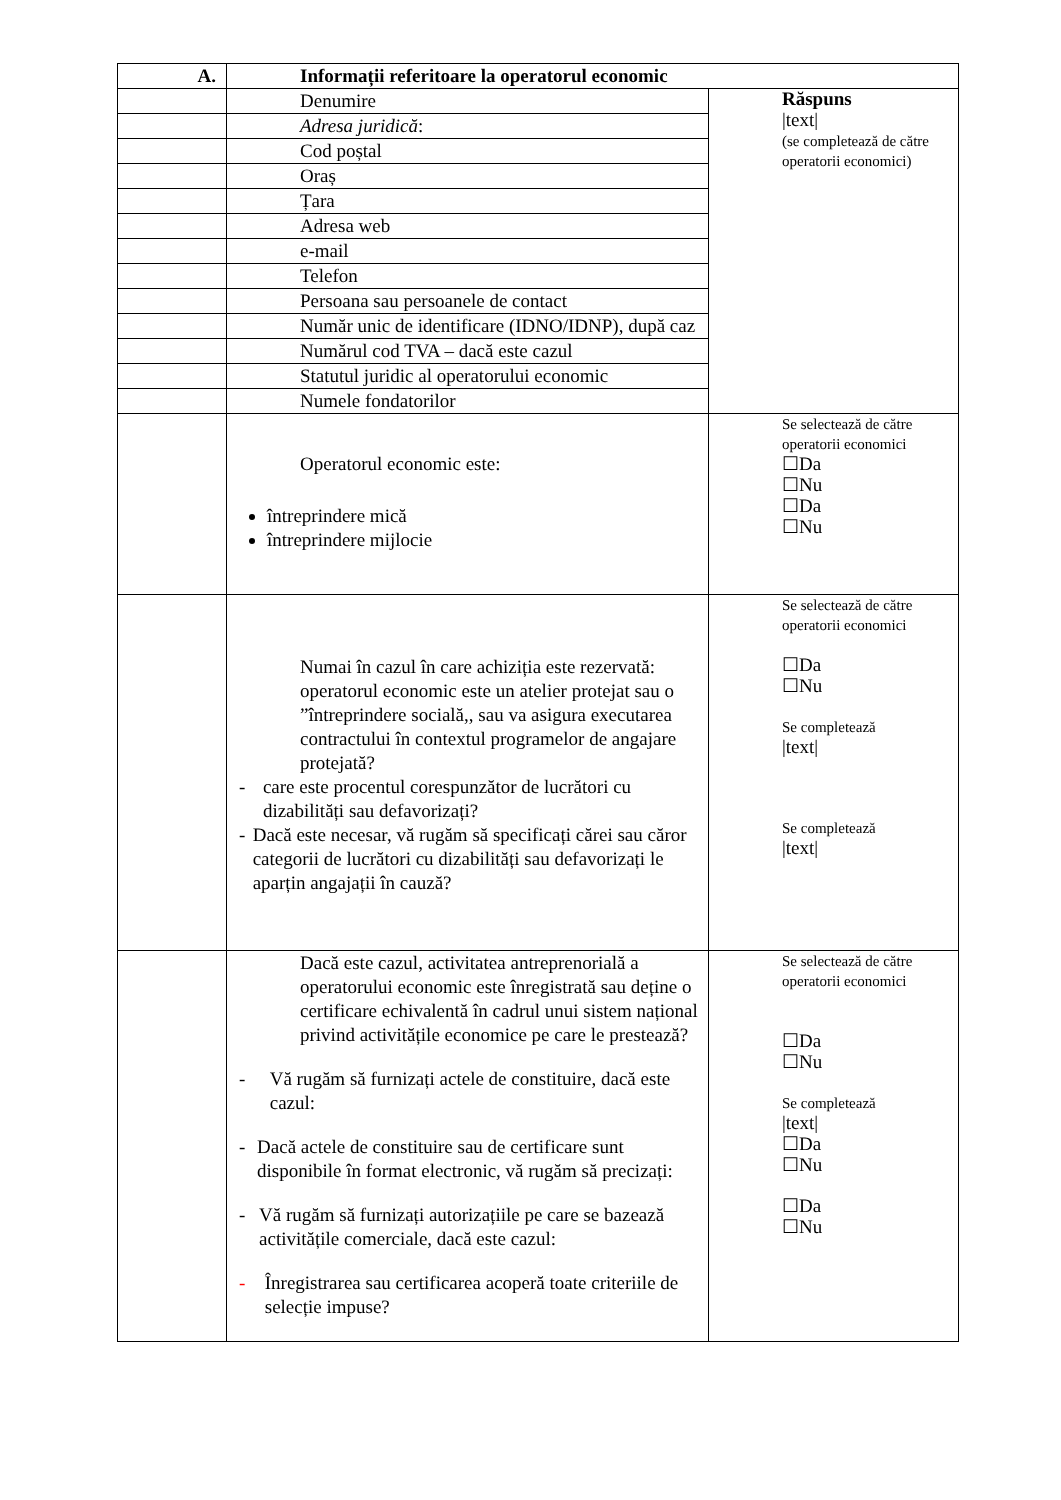| A. | Informații referitoare la operatorul economic | |
| | Denumire | Răspuns /text/ (se completează de către operatorii economici) |
| | Adresa juridică : | |
| | Cod poștal | |
| | Oraș | |
| | Țara | |
| | Adresa web | |
| | e-mail | |
| | Telefon | |
| | Persoana sau persoanele de contact | |
| | Număr unic de identificare (IDNO/IDNP), după caz | |
| | Numărul cod TVA – dacă este cazul | |
| | Statutul juridic al operatorului economic | |
| | Numele fondatorilor | |
| | Operatorul economic este: întreprindere mică întreprindere mijlocie | Se selectează de către operatorii economici ☐Da ☐Nu ☐Da ☐Nu |
| | Numai în cazul în care achiziția este rezervată: operatorul economic este un atelier protejat sau o ”întreprindere socială,, sau va asigura executarea contractului în contextul programelor de angajare protejată? - care este procentul corespunzător de lucrători cu dizabilități sau defavorizați? - Dacă este necesar, vă rugăm să specificați cărei sau căror categorii de lucrători cu dizabilități sau defavorizați le aparțin angajații în cauză? | Se selectează de către operatorii economici ☐Da ☐Nu Se completează /text/ Se completează /text/ |
| | Dacă este cazul, activitatea antreprenorială a operatorului economic este înregistrată sau deține o certificare echivalentă în cadrul unui sistem național privind activitățile economice pe care le prestează? - Vă rugăm să furnizați actele de constituire, dacă este cazul: - Dacă actele de constituire sau de certificare sunt disponibile în format electronic, vă rugăm să precizați: - Vă rugăm să furnizați autorizațiile pe care se bazează activitățile comerciale, dacă este cazul: - Înregistrarea sau certificarea acoperă toate criteriile de selecție impuse? | Se selectează de către operatorii economici ☐Da ☐Nu Se completează /text/ ☐Da ☐Nu ☐Da ☐Nu |